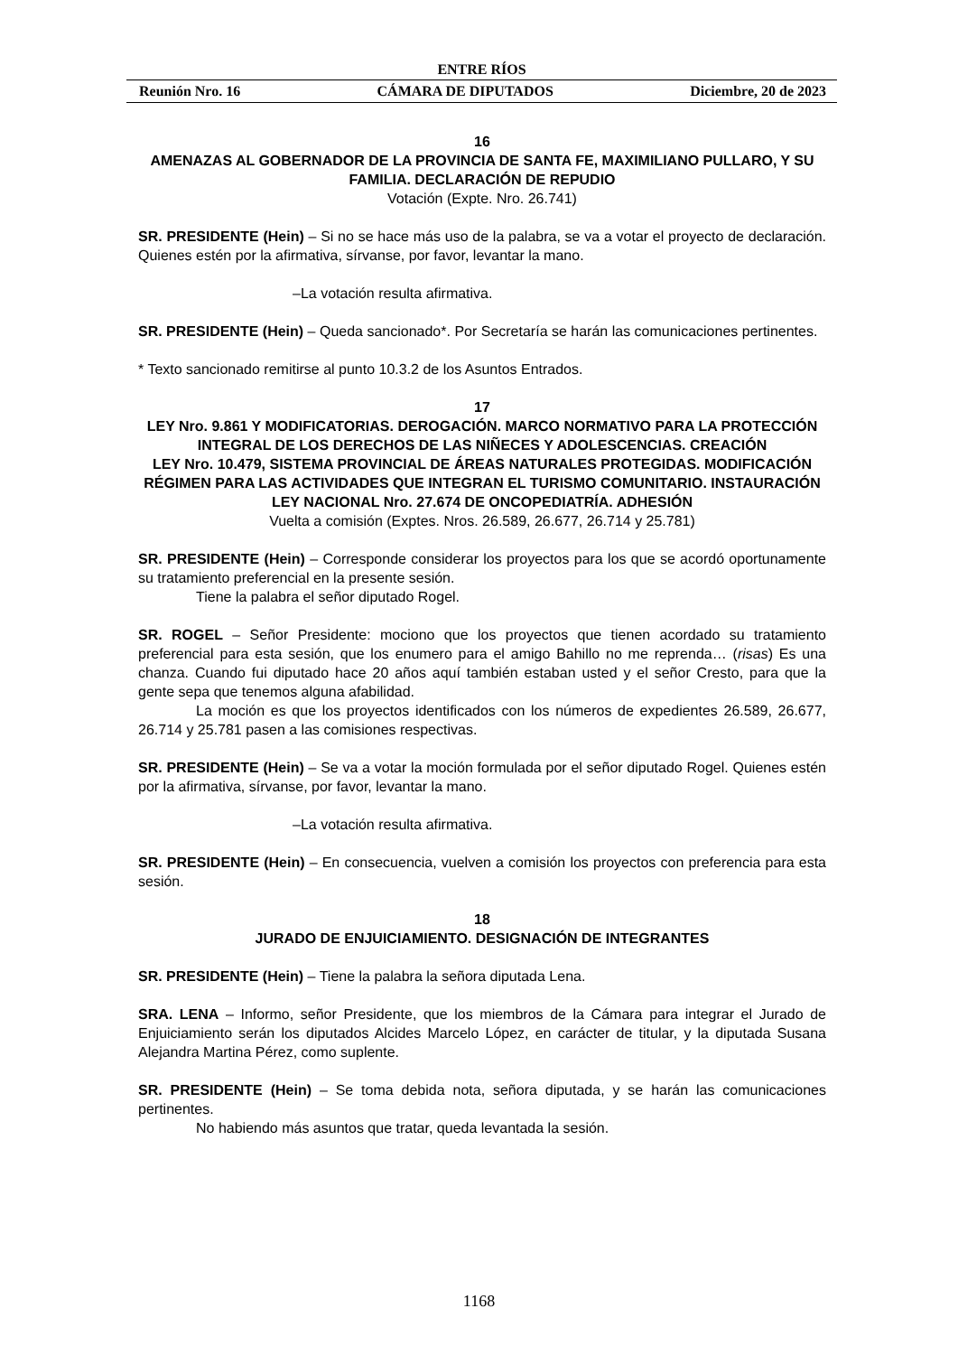ENTRE RÍOS
Reunión Nro. 16 CÁMARA DE DIPUTADOS Diciembre, 20 de 2023
16
AMENAZAS AL GOBERNADOR DE LA PROVINCIA DE SANTA FE, MAXIMILIANO PULLARO, Y SU FAMILIA. DECLARACIÓN DE REPUDIO
Votación (Expte. Nro. 26.741)
SR. PRESIDENTE (Hein) – Si no se hace más uso de la palabra, se va a votar el proyecto de declaración. Quienes estén por la afirmativa, sírvanse, por favor, levantar la mano.
–La votación resulta afirmativa.
SR. PRESIDENTE (Hein) – Queda sancionado*. Por Secretaría se harán las comunicaciones pertinentes.
* Texto sancionado remitirse al punto 10.3.2 de los Asuntos Entrados.
17
LEY Nro. 9.861 Y MODIFICATORIAS. DEROGACIÓN. MARCO NORMATIVO PARA LA PROTECCIÓN INTEGRAL DE LOS DERECHOS DE LAS NIÑECES Y ADOLESCENCIAS. CREACIÓN
LEY Nro. 10.479, SISTEMA PROVINCIAL DE ÁREAS NATURALES PROTEGIDAS. MODIFICACIÓN
RÉGIMEN PARA LAS ACTIVIDADES QUE INTEGRAN EL TURISMO COMUNITARIO. INSTAURACIÓN
LEY NACIONAL Nro. 27.674 DE ONCOPEDIATRÍA. ADHESIÓN
Vuelta a comisión (Exptes. Nros. 26.589, 26.677, 26.714 y 25.781)
SR. PRESIDENTE (Hein) – Corresponde considerar los proyectos para los que se acordó oportunamente su tratamiento preferencial en la presente sesión.
Tiene la palabra el señor diputado Rogel.
SR. ROGEL – Señor Presidente: mociono que los proyectos que tienen acordado su tratamiento preferencial para esta sesión, que los enumero para el amigo Bahillo no me reprenda… (risas) Es una chanza. Cuando fui diputado hace 20 años aquí también estaban usted y el señor Cresto, para que la gente sepa que tenemos alguna afabilidad.
La moción es que los proyectos identificados con los números de expedientes 26.589, 26.677, 26.714 y 25.781 pasen a las comisiones respectivas.
SR. PRESIDENTE (Hein) – Se va a votar la moción formulada por el señor diputado Rogel. Quienes estén por la afirmativa, sírvanse, por favor, levantar la mano.
–La votación resulta afirmativa.
SR. PRESIDENTE (Hein) – En consecuencia, vuelven a comisión los proyectos con preferencia para esta sesión.
18
JURADO DE ENJUICIAMIENTO. DESIGNACIÓN DE INTEGRANTES
SR. PRESIDENTE (Hein) – Tiene la palabra la señora diputada Lena.
SRA. LENA – Informo, señor Presidente, que los miembros de la Cámara para integrar el Jurado de Enjuiciamiento serán los diputados Alcides Marcelo López, en carácter de titular, y la diputada Susana Alejandra Martina Pérez, como suplente.
SR. PRESIDENTE (Hein) – Se toma debida nota, señora diputada, y se harán las comunicaciones pertinentes.
No habiendo más asuntos que tratar, queda levantada la sesión.
1168